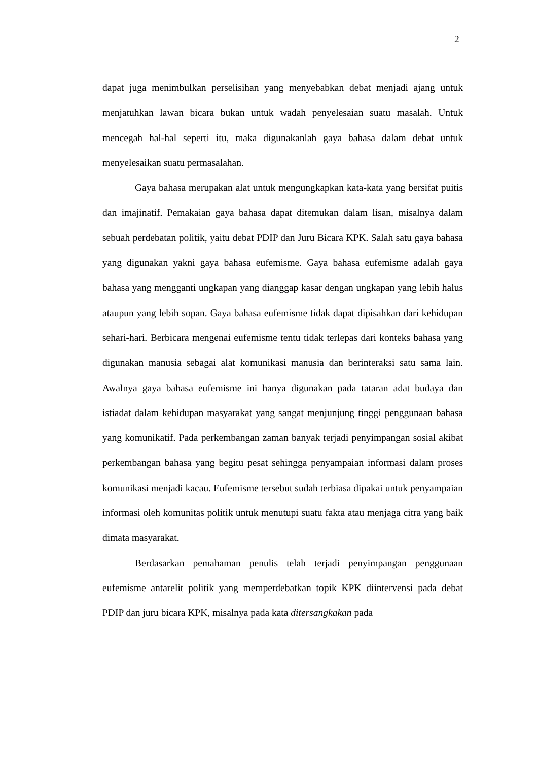2
dapat juga menimbulkan perselisihan yang menyebabkan debat menjadi ajang untuk menjatuhkan lawan bicara bukan untuk wadah penyelesaian suatu masalah. Untuk mencegah hal-hal seperti itu, maka digunakanlah gaya bahasa dalam debat untuk menyelesaikan suatu permasalahan.
Gaya bahasa merupakan alat untuk mengungkapkan kata-kata yang bersifat puitis dan imajinatif. Pemakaian gaya bahasa dapat ditemukan dalam lisan, misalnya dalam sebuah perdebatan politik, yaitu debat PDIP dan Juru Bicara KPK. Salah satu gaya bahasa yang digunakan yakni gaya bahasa eufemisme. Gaya bahasa eufemisme adalah gaya bahasa yang mengganti ungkapan yang dianggap kasar dengan ungkapan yang lebih halus ataupun yang lebih sopan. Gaya bahasa eufemisme tidak dapat dipisahkan dari kehidupan sehari-hari. Berbicara mengenai eufemisme tentu tidak terlepas dari konteks bahasa yang digunakan manusia sebagai alat komunikasi manusia dan berinteraksi satu sama lain. Awalnya gaya bahasa eufemisme ini hanya digunakan pada tataran adat budaya dan istiadat dalam kehidupan masyarakat yang sangat menjunjung tinggi penggunaan bahasa yang komunikatif. Pada perkembangan zaman banyak terjadi penyimpangan sosial akibat perkembangan bahasa yang begitu pesat sehingga penyampaian informasi dalam proses komunikasi menjadi kacau. Eufemisme tersebut sudah terbiasa dipakai untuk penyampaian informasi oleh komunitas politik untuk menutupi suatu fakta atau menjaga citra yang baik dimata masyarakat.
Berdasarkan pemahaman penulis telah terjadi penyimpangan penggunaan eufemisme antarelit politik yang memperdebatkan topik KPK diintervensi pada debat PDIP dan juru bicara KPK, misalnya pada kata ditersangkakan pada